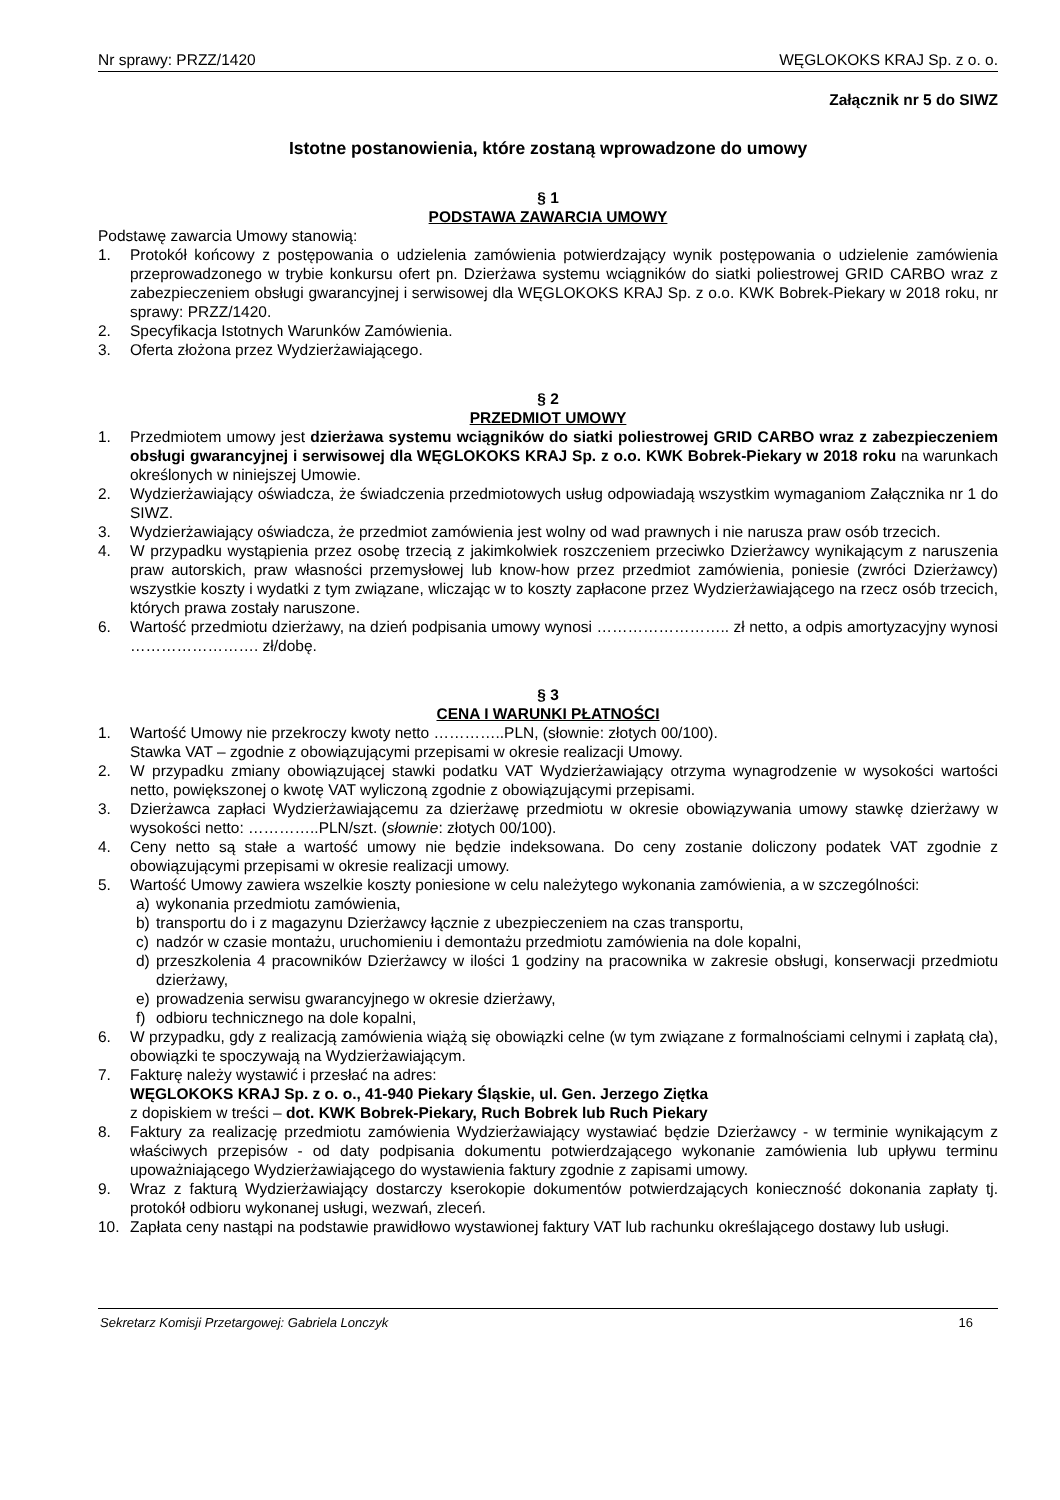Nr sprawy: PRZZ/1420 WĘGLOKOKS KRAJ Sp. z o. o.
Załącznik nr 5 do SIWZ
Istotne postanowienia, które zostaną wprowadzone do umowy
§ 1
PODSTAWA ZAWARCIA UMOWY
Podstawę zawarcia Umowy stanowią:
1. Protokół końcowy z postępowania o udzielenia zamówienia potwierdzający wynik postępowania o udzielenie zamówienia przeprowadzonego w trybie konkursu ofert pn. Dzierżawa systemu wciągników do siatki poliestrowej GRID CARBO wraz z zabezpieczeniem obsługi gwarancyjnej i serwisowej dla WĘGLOKOKS KRAJ Sp. z o.o. KWK Bobrek-Piekary w 2018 roku, nr sprawy: PRZZ/1420.
2. Specyfikacja Istotnych Warunków Zamówienia.
3. Oferta złożona przez Wydzierżawiającego.
§ 2
PRZEDMIOT UMOWY
1. Przedmiotem umowy jest dzierżawa systemu wciągników do siatki poliestrowej GRID CARBO wraz z zabezpieczeniem obsługi gwarancyjnej i serwisowej dla WĘGLOKOKS KRAJ Sp. z o.o. KWK Bobrek-Piekary w 2018 roku na warunkach określonych w niniejszej Umowie.
2. Wydzierżawiający oświadcza, że świadczenia przedmiotowych usług odpowiadają wszystkim wymaganiom Załącznika nr 1 do SIWZ.
3. Wydzierżawiający oświadcza, że przedmiot zamówienia jest wolny od wad prawnych i nie narusza praw osób trzecich.
4. W przypadku wystąpienia przez osobę trzecią z jakimkolwiek roszczeniem przeciwko Dzierżawcy wynikającym z naruszenia praw autorskich, praw własności przemysłowej lub know-how przez przedmiot zamówienia, poniesie (zwróci Dzierżawcy) wszystkie koszty i wydatki z tym związane, wliczając w to koszty zapłacone przez Wydzierżawiającego na rzecz osób trzecich, których prawa zostały naruszone.
6. Wartość przedmiotu dzierżawy, na dzień podpisania umowy wynosi …………………….. zł netto, a odpis amortyzacyjny wynosi ……………………. zł/dobę.
§ 3
CENA I WARUNKI PŁATNOŚCI
1. Wartość Umowy nie przekroczy kwoty netto …………..PLN, (słownie: złotych 00/100).
Stawka VAT – zgodnie z obowiązującymi przepisami w okresie realizacji Umowy.
2. W przypadku zmiany obowiązującej stawki podatku VAT Wydzierżawiający otrzyma wynagrodzenie w wysokości wartości netto, powiększonej o kwotę VAT wyliczoną zgodnie z obowiązującymi przepisami.
3. Dzierżawca zapłaci Wydzierżawiającemu za dzierżawę przedmiotu w okresie obowiązywania umowy stawkę dzierżawy w wysokości netto: …………..PLN/szt. (słownie: złotych 00/100).
4. Ceny netto są stałe a wartość umowy nie będzie indeksowana. Do ceny zostanie doliczony podatek VAT zgodnie z obowiązującymi przepisami w okresie realizacji umowy.
5. Wartość Umowy zawiera wszelkie koszty poniesione w celu należytego wykonania zamówienia, a w szczególności:
a) wykonania przedmiotu zamówienia,
b) transportu do i z magazynu Dzierżawcy łącznie z ubezpieczeniem na czas transportu,
c) nadzór w czasie montażu, uruchomieniu i demontażu przedmiotu zamówienia na dole kopalni,
d) przeszkolenia 4 pracowników Dzierżawcy w ilości 1 godziny na pracownika w zakresie obsługi, konserwacji przedmiotu dzierżawy,
e) prowadzenia serwisu gwarancyjnego w okresie dzierżawy,
f) odbioru technicznego na dole kopalni,
6. W przypadku, gdy z realizacją zamówienia wiążą się obowiązki celne (w tym związane z formalnościami celnymi i zapłatą cła), obowiązki te spoczywają na Wydzierżawiającym.
7. Fakturę należy wystawić i przesłać na adres:
WĘGLOKOKS KRAJ Sp. z o. o., 41-940 Piekary Śląskie, ul. Gen. Jerzego Ziętka
z dopiskiem w treści – dot. KWK Bobrek-Piekary, Ruch Bobrek lub Ruch Piekary
8. Faktury za realizację przedmiotu zamówienia Wydzierżawiający wystawiać będzie Dzierżawcy - w terminie wynikającym z właściwych przepisów - od daty podpisania dokumentu potwierdzającego wykonanie zamówienia lub upływu terminu upoważniającego Wydzierżawiającego do wystawienia faktury zgodnie z zapisami umowy.
9. Wraz z fakturą Wydzierżawiający dostarczy kserokopie dokumentów potwierdzających konieczność dokonania zapłaty tj. protokół odbioru wykonanej usługi, wezwań, zleceń.
10. Zapłata ceny nastąpi na podstawie prawidłowo wystawionej faktury VAT lub rachunku określającego dostawy lub usługi.
Sekretarz Komisji Przetargowej: Gabriela Lonczyk 16